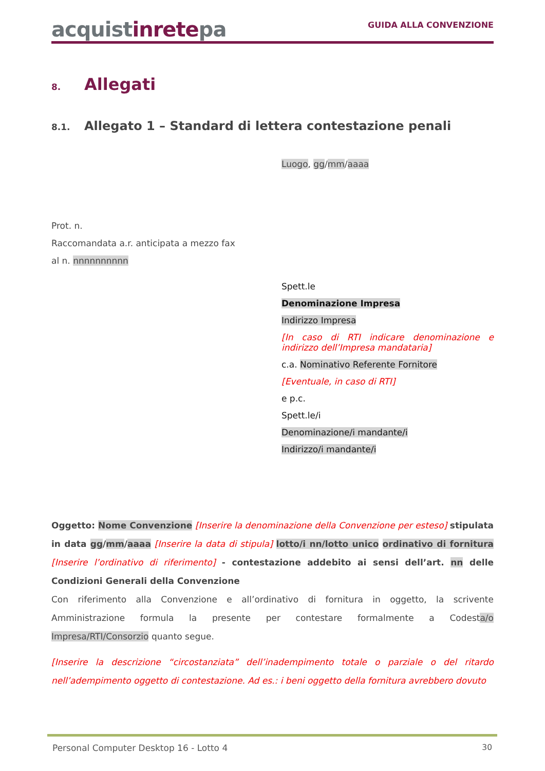acquistinretepa
GUIDA ALLA CONVENZIONE
8. Allegati
8.1. Allegato 1 – Standard di lettera contestazione penali
Luogo, gg/mm/aaaa
Prot. n.
Raccomandata a.r. anticipata a mezzo fax
al n. nnnnnnnnnn
Spett.le
Denominazione Impresa
Indirizzo Impresa
[In caso di RTI indicare denominazione e indirizzo dell’Impresa mandataria]
c.a. Nominativo Referente Fornitore
[Eventuale, in caso di RTI]
e p.c.
Spett.le/i
Denominazione/i mandante/i
Indirizzo/i mandante/i
Oggetto: Nome Convenzione [Inserire la denominazione della Convenzione per esteso] stipulata in data gg/mm/aaaa [Inserire la data di stipula] lotto/i nn/lotto unico ordinativo di fornitura [Inserire l’ordinativo di riferimento] - contestazione addebito ai sensi dell’art. nn delle Condizioni Generali della Convenzione
Con riferimento alla Convenzione e all’ordinativo di fornitura in oggetto, la scrivente Amministrazione formula la presente per contestare formalmente a Codesta/o Impresa/RTI/Consorzio quanto segue.
[Inserire la descrizione “circostanziata” dell’inadempimento totale o parziale o del ritardo nell’adempimento oggetto di contestazione. Ad es.: i beni oggetto della fornitura avrebbero dovuto
Personal Computer Desktop 16 - Lotto 4 30